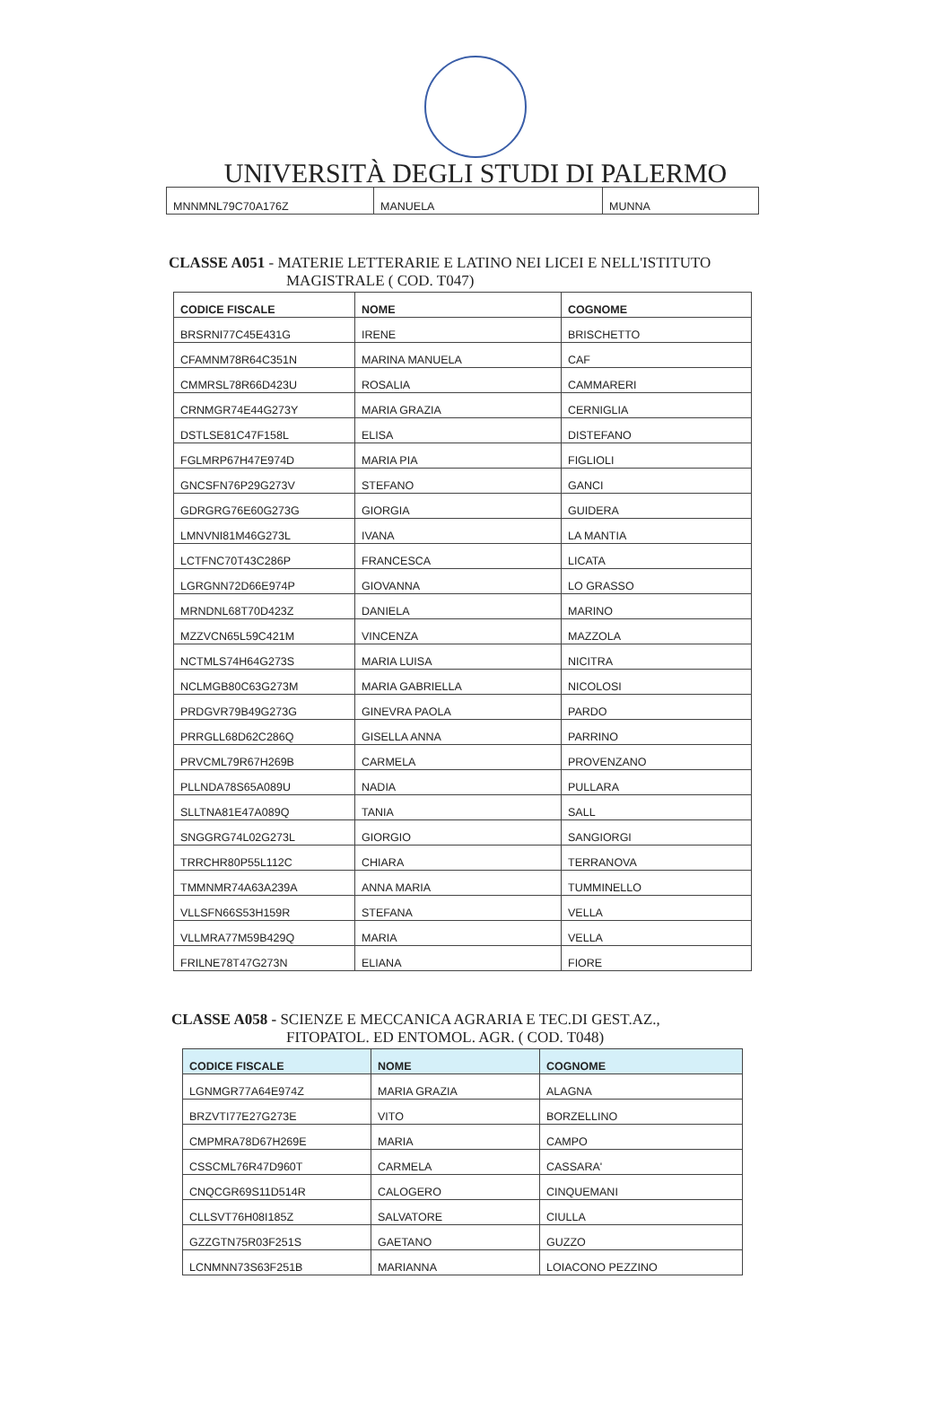UNIVERSITÀ DEGLI STUDI DI PALERMO
| MNNMNL79C70A176Z | MANUELA | MUNNA |
CLASSE A051 - MATERIE LETTERARIE E LATINO NEI LICEI E NELL'ISTITUTO
MAGISTRALE ( COD. T047)
| CODICE FISCALE | NOME | COGNOME |
| --- | --- | --- |
| BRSRNI77C45E431G | IRENE | BRISCHETTO |
| CFAMNM78R64C351N | MARINA MANUELA | CAF |
| CMMRSL78R66D423U | ROSALIA | CAMMARERI |
| CRNMGR74E44G273Y | MARIA GRAZIA | CERNIGLIA |
| DSTLSE81C47F158L | ELISA | DISTEFANO |
| FGLMRP67H47E974D | MARIA PIA | FIGLIOLI |
| GNCSFN76P29G273V | STEFANO | GANCI |
| GDRGRG76E60G273G | GIORGIA | GUIDERA |
| LMNVNI81M46G273L | IVANA | LA MANTIA |
| LCTFNC70T43C286P | FRANCESCA | LICATA |
| LGRGNN72D66E974P | GIOVANNA | LO GRASSO |
| MRNDNL68T70D423Z | DANIELA | MARINO |
| MZZVCN65L59C421M | VINCENZA | MAZZOLA |
| NCTMLS74H64G273S | MARIA LUISA | NICITRA |
| NCLMGB80C63G273M | MARIA GABRIELLA | NICOLOSI |
| PRDGVR79B49G273G | GINEVRA PAOLA | PARDO |
| PRRGLL68D62C286Q | GISELLA ANNA | PARRINO |
| PRVCML79R67H269B | CARMELA | PROVENZANO |
| PLLNDA78S65A089U | NADIA | PULLARA |
| SLLTNA81E47A089Q | TANIA | SALL |
| SNGGRG74L02G273L | GIORGIO | SANGIORGI |
| TRRCHR80P55L112C | CHIARA | TERRANOVA |
| TMMNMR74A63A239A | ANNA MARIA | TUMMINELLO |
| VLLSFN66S53H159R | STEFANA | VELLA |
| VLLMRA77M59B429Q | MARIA | VELLA |
| FRILNE78T47G273N | ELIANA | FIORE |
CLASSE A058 - SCIENZE E MECCANICA AGRARIA E TEC.DI GEST.AZ.,
FITOPATOL. ED ENTOMOL. AGR. ( COD. T048)
| CODICE FISCALE | NOME | COGNOME |
| --- | --- | --- |
| LGNMGR77A64E974Z | MARIA GRAZIA | ALAGNA |
| BRZVTI77E27G273E | VITO | BORZELLINO |
| CMPMRA78D67H269E | MARIA | CAMPO |
| CSSCML76R47D960T | CARMELA | CASSARA' |
| CNQCGR69S11D514R | CALOGERO | CINQUEMANI |
| CLLSVT76H08I185Z | SALVATORE | CIULLA |
| GZZGTN75R03F251S | GAETANO | GUZZO |
| LCNMNN73S63F251B | MARIANNA | LOIACONO PEZZINO |